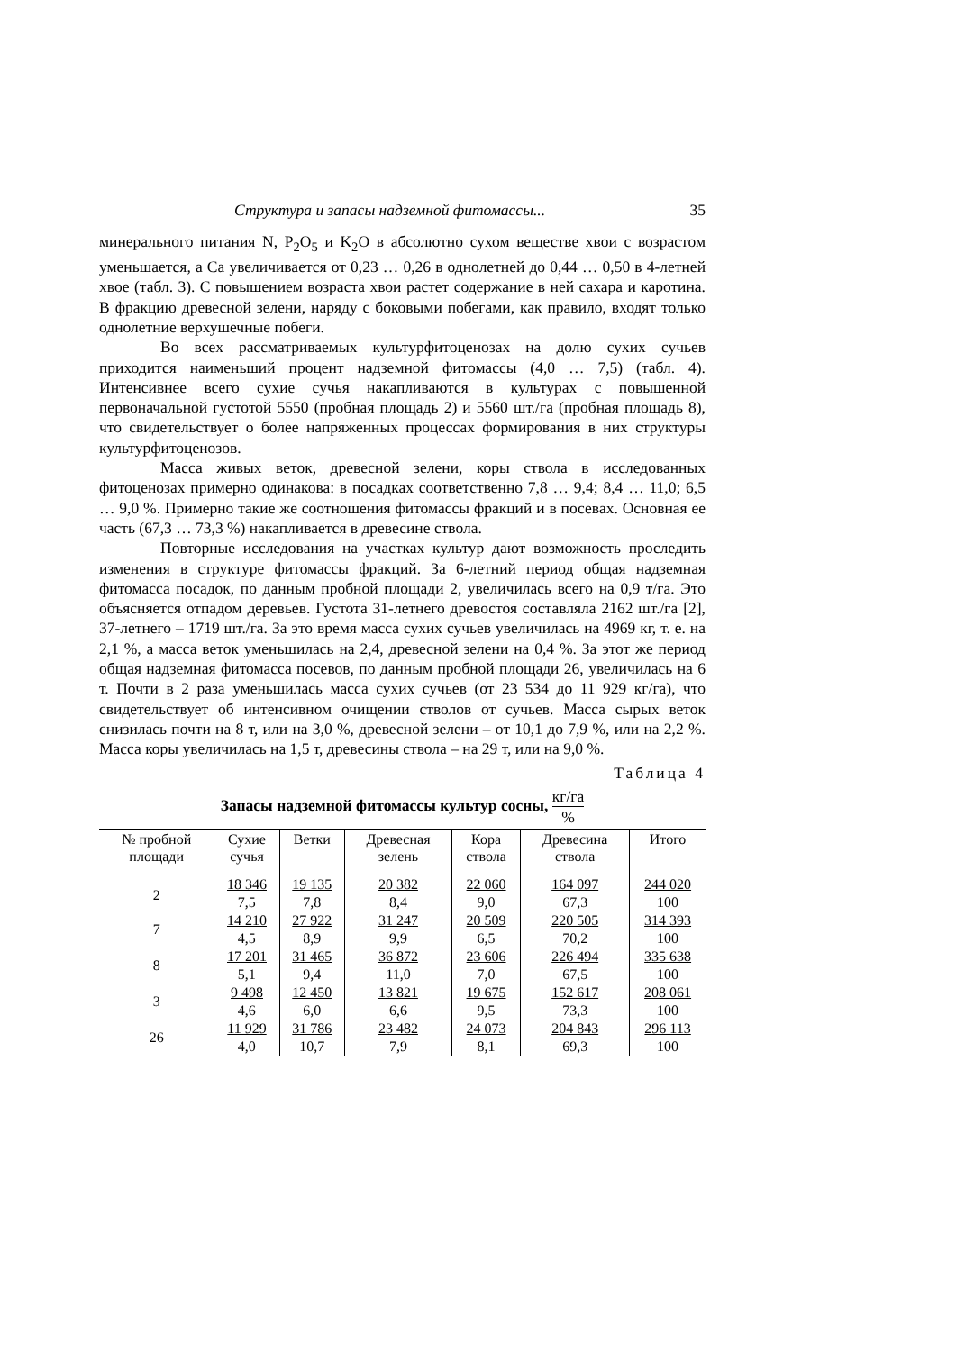Структура и запасы надземной фитомассы... 35
минерального питания N, P<sub>2</sub>O<sub>5</sub> и K<sub>2</sub>O в абсолютно сухом веществе хвои с возрастом уменьшается, а Са увеличивается от 0,23 … 0,26 в однолетней до 0,44 … 0,50 в 4-летней хвое (табл. 3). С повышением возраста хвои растет содержание в ней сахара и каротина. В фракцию древесной зелени, наряду с боковыми побегами, как правило, входят только однолетние верхушечные побеги.
Во всех рассматриваемых культурфитоценозах на долю сухих сучьев приходится наименьший процент надземной фитомассы (4,0 … 7,5) (табл. 4). Интенсивнее всего сухие сучья накапливаются в культурах с повышенной первоначальной густотой 5550 (пробная площадь 2) и 5560 шт./га (пробная площадь 8), что свидетельствует о более напряженных процессах формирования в них структуры культурфитоценозов.
Масса живых веток, древесной зелени, коры ствола в исследованных фитоценозах примерно одинакова: в посадках соответственно 7,8 … 9,4; 8,4 … 11,0; 6,5 … 9,0 %. Примерно такие же соотношения фитомассы фракций и в посевах. Основная ее часть (67,3 … 73,3 %) накапливается в древесине ствола.
Повторные исследования на участках культур дают возможность проследить изменения в структуре фитомассы фракций. За 6-летний период общая надземная фитомасса посадок, по данным пробной площади 2, увеличилась всего на 0,9 т/га. Это объясняется отпадом деревьев. Густота 31-летнего древостоя составляла 2162 шт./га [2], 37-летнего – 1719 шт./га. За это время масса сухих сучьев увеличилась на 4969 кг, т. е. на 2,1 %, а масса веток уменьшилась на 2,4, древесной зелени на 0,4 %. За этот же период общая надземная фитомасса посевов, по данным пробной площади 26, увеличилась на 6 т. Почти в 2 раза уменьшилась масса сухих сучьев (от 23 534 до 11 929 кг/га), что свидетельствует об интенсивном очищении стволов от сучьев. Масса сырых веток снизилась почти на 8 т, или на 3,0 %, древесной зелени – от 10,1 до 7,9 %, или на 2,2 %. Масса коры увеличилась на 1,5 т, древесины ствола – на 29 т, или на 9,0 %.
Таблица 4
Запасы надземной фитомассы культур сосны, кг/га%
| № пробной площади | Сухие сучья | Ветки | Древесная зелень | Кора ствола | Древесина ствола | Итого |
| --- | --- | --- | --- | --- | --- | --- |
| 2 | 18 346 | 19 135 | 20 382 | 22 060 | 164 097 | 244 020 |
| | 7,5 | 7,8 | 8,4 | 9,0 | 67,3 | 100 |
| 7 | 14 210 | 27 922 | 31 247 | 20 509 | 220 505 | 314 393 |
| | 4,5 | 8,9 | 9,9 | 6,5 | 70,2 | 100 |
| 8 | 17 201 | 31 465 | 36 872 | 23 606 | 226 494 | 335 638 |
| | 5,1 | 9,4 | 11,0 | 7,0 | 67,5 | 100 |
| 3 | 9 498 | 12 450 | 13 821 | 19 675 | 152 617 | 208 061 |
| | 4,6 | 6,0 | 6,6 | 9,5 | 73,3 | 100 |
| 26 | 11 929 | 31 786 | 23 482 | 24 073 | 204 843 | 296 113 |
| | 4,0 | 10,7 | 7,9 | 8,1 | 69,3 | 100 |